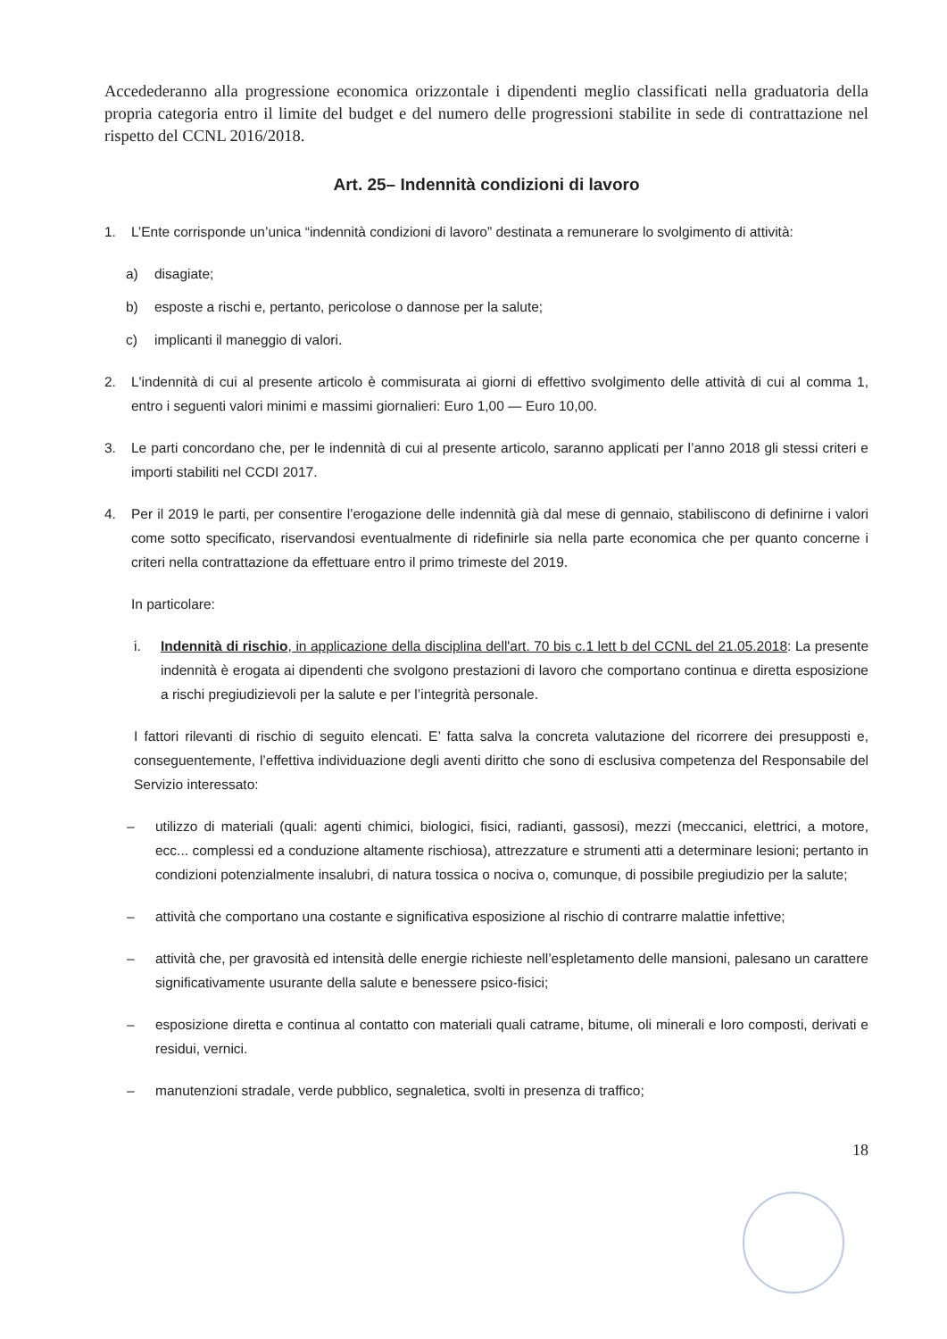Accedederanno alla progressione economica orizzontale i dipendenti meglio classificati nella graduatoria della propria categoria entro il limite del budget e del numero delle progressioni stabilite in sede di contrattazione nel rispetto del CCNL 2016/2018.
Art. 25– Indennità condizioni di lavoro
1. L’Ente corrisponde un’unica “indennità condizioni di lavoro” destinata a remunerare lo svolgimento di attività:
a) disagiate;
b) esposte a rischi e, pertanto, pericolose o dannose per la salute;
c) implicanti il maneggio di valori.
2. L'indennità di cui al presente articolo è commisurata ai giorni di effettivo svolgimento delle attività di cui al comma 1, entro i seguenti valori minimi e massimi giornalieri: Euro 1,00 — Euro 10,00.
3. Le parti concordano che, per le indennità di cui al presente articolo, saranno applicati per l’anno 2018 gli stessi criteri e importi stabiliti nel CCDI 2017.
4. Per il 2019 le parti, per consentire l’erogazione delle indennità già dal mese di gennaio, stabiliscono di definirne i valori come sotto specificato, riservandosi eventualmente di ridefinirle sia nella parte economica che per quanto concerne i criteri nella contrattazione da effettuare entro il primo trimeste del 2019.
In particolare:
i. Indennità di rischio, in applicazione della disciplina dell'art. 70 bis c.1 lett b del CCNL del 21.05.2018: La presente indennità è erogata ai dipendenti che svolgono prestazioni di lavoro che comportano continua e diretta esposizione a rischi pregiudizievoli per la salute e per l’integrità personale.
I fattori rilevanti di rischio di seguito elencati. E’ fatta salva la concreta valutazione del ricorrere dei presupposti e, conseguentemente, l’effettiva individuazione degli aventi diritto che sono di esclusiva competenza del Responsabile del Servizio interessato:
– utilizzo di materiali (quali: agenti chimici, biologici, fisici, radianti, gassosi), mezzi (meccanici, elettrici, a motore, ecc... complessi ed a conduzione altamente rischiosa), attrezzature e strumenti atti a determinare lesioni; pertanto in condizioni potenzialmente insalubri, di natura tossica o nociva o, comunque, di possibile pregiudizio per la salute;
– attività che comportano una costante e significativa esposizione al rischio di contrarre malattie infettive;
– attività che, per gravosità ed intensità delle energie richieste nell’espletamento delle mansioni, palesano un carattere significativamente usurante della salute e benessere psico-fisici;
– esposizione diretta e continua al contatto con materiali quali catrame, bitume, oli minerali e loro composti, derivati e residui, vernici.
– manutenzioni stradale, verde pubblico, segnaletica, svolti in presenza di traffico;
18